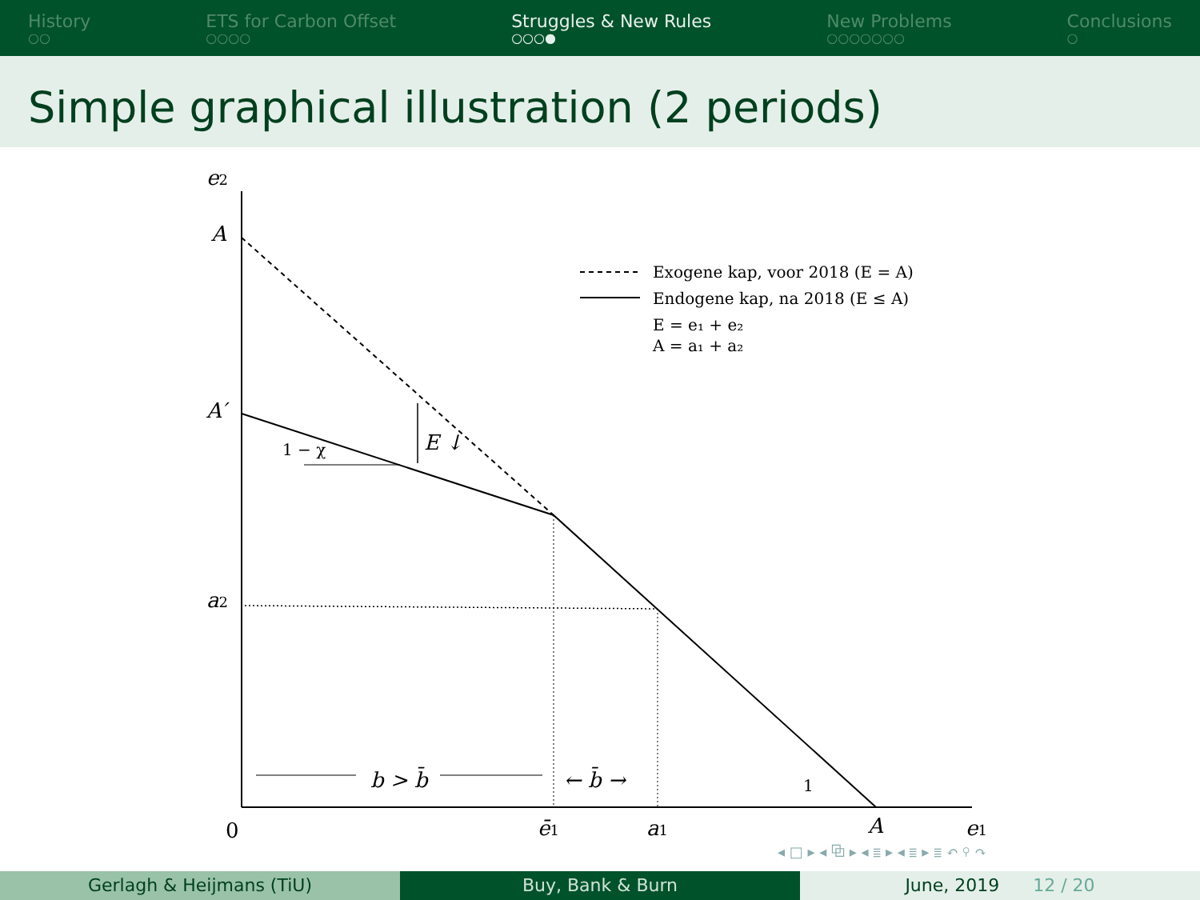History
○○
ETS for Carbon Offset
○○○○
Struggles & New Rules
○○○●
New Problems
○○○○○○○
Conclusions
○
Simple graphical illustration (2 periods)
e2
A
A′
a2
0
ē1
a1
A
e1
b > b̄
← b̄ →
E ↓
1 − χ
1
Exogene kap, voor 2018 (E = A)
Endogene kap, na 2018 (E ≤ A)
E = e₁ + e₂
A = a₁ + a₂
◂ □ ▸ ◂ ⧉ ▸ ◂ ≣ ▸ ◂ ≣ ▸ ≣ ↶ ⚲ ↷
Gerlagh & Heijmans (TiU) Buy, Bank & Burn June, 2019 12 / 20